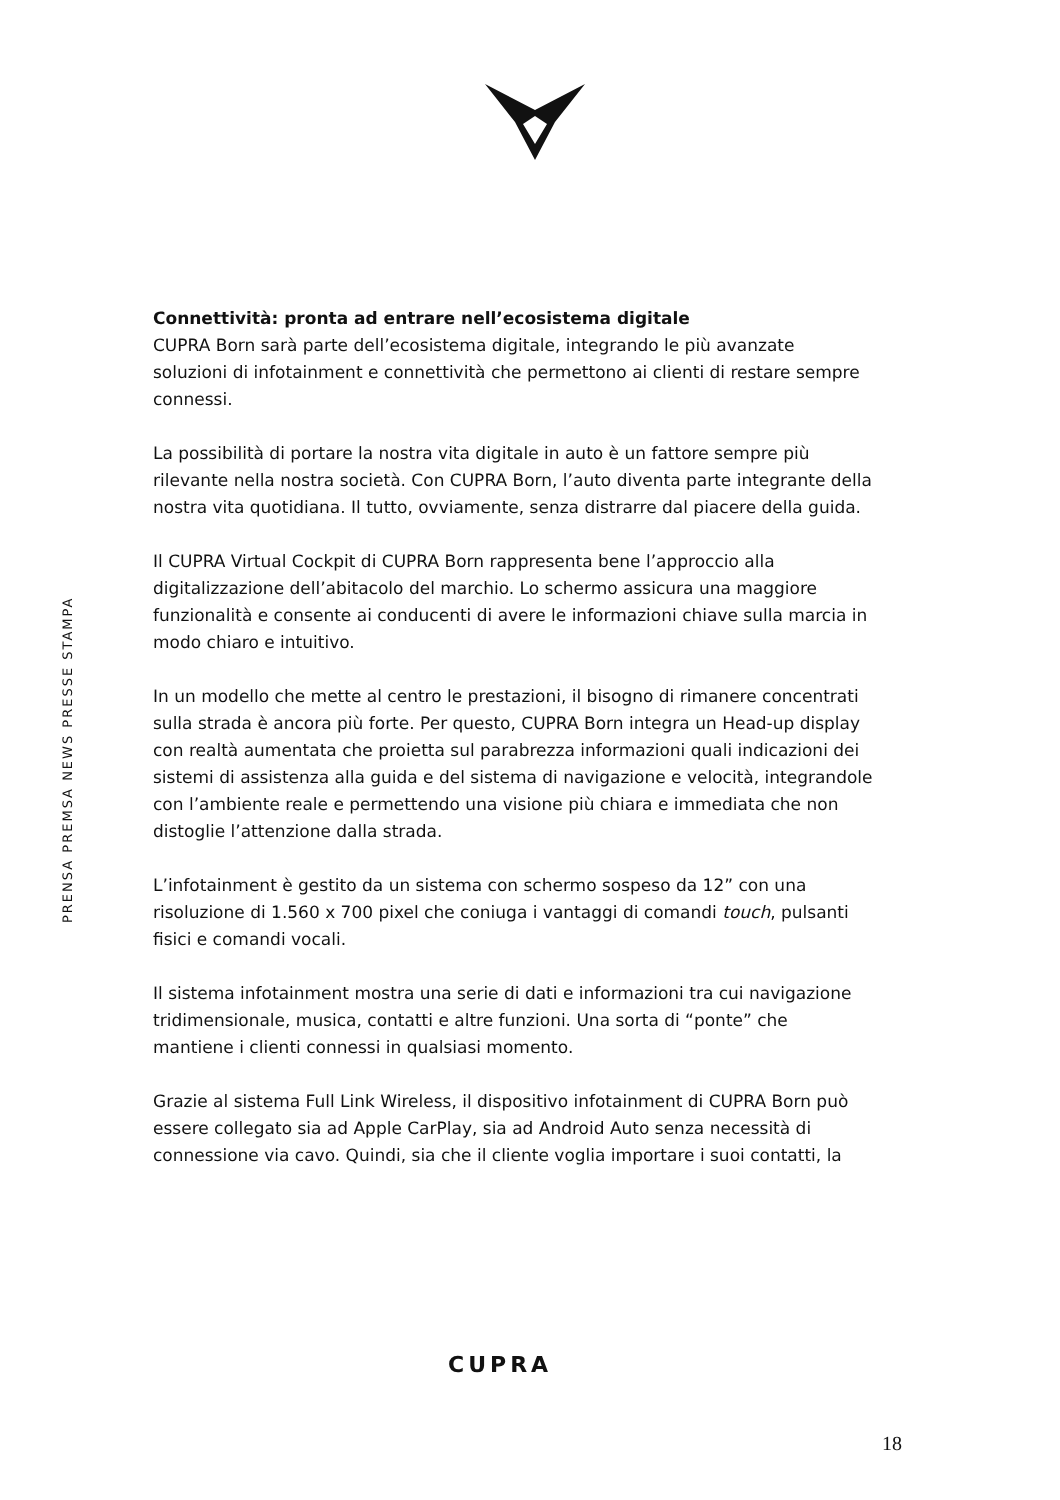PRENSA PREMSA NEWS PRESSE STAMPA
Connettività: pronta ad entrare nell’ecosistema digitale
CUPRA Born sarà parte dell’ecosistema digitale, integrando le più avanzate soluzioni di infotainment e connettività che permettono ai clienti di restare sempre connessi.
La possibilità di portare la nostra vita digitale in auto è un fattore sempre più rilevante nella nostra società. Con CUPRA Born, l’auto diventa parte integrante della nostra vita quotidiana. Il tutto, ovviamente, senza distrarre dal piacere della guida.
Il CUPRA Virtual Cockpit di CUPRA Born rappresenta bene l’approccio alla digitalizzazione dell’abitacolo del marchio. Lo schermo assicura una maggiore funzionalità e consente ai conducenti di avere le informazioni chiave sulla marcia in modo chiaro e intuitivo.
In un modello che mette al centro le prestazioni, il bisogno di rimanere concentrati sulla strada è ancora più forte. Per questo, CUPRA Born integra un Head-up display con realtà aumentata che proietta sul parabrezza informazioni quali indicazioni dei sistemi di assistenza alla guida e del sistema di navigazione e velocità, integrandole con l’ambiente reale e permettendo una visione più chiara e immediata che non distoglie l’attenzione dalla strada.
L’infotainment è gestito da un sistema con schermo sospeso da 12” con una risoluzione di 1.560 x 700 pixel che coniuga i vantaggi di comandi touch, pulsanti fisici e comandi vocali.
Il sistema infotainment mostra una serie di dati e informazioni tra cui navigazione tridimensionale, musica, contatti e altre funzioni. Una sorta di “ponte” che mantiene i clienti connessi in qualsiasi momento.
Grazie al sistema Full Link Wireless, il dispositivo infotainment di CUPRA Born può essere collegato sia ad Apple CarPlay, sia ad Android Auto senza necessità di connessione via cavo. Quindi, sia che il cliente voglia importare i suoi contatti, la
CUPRA
18